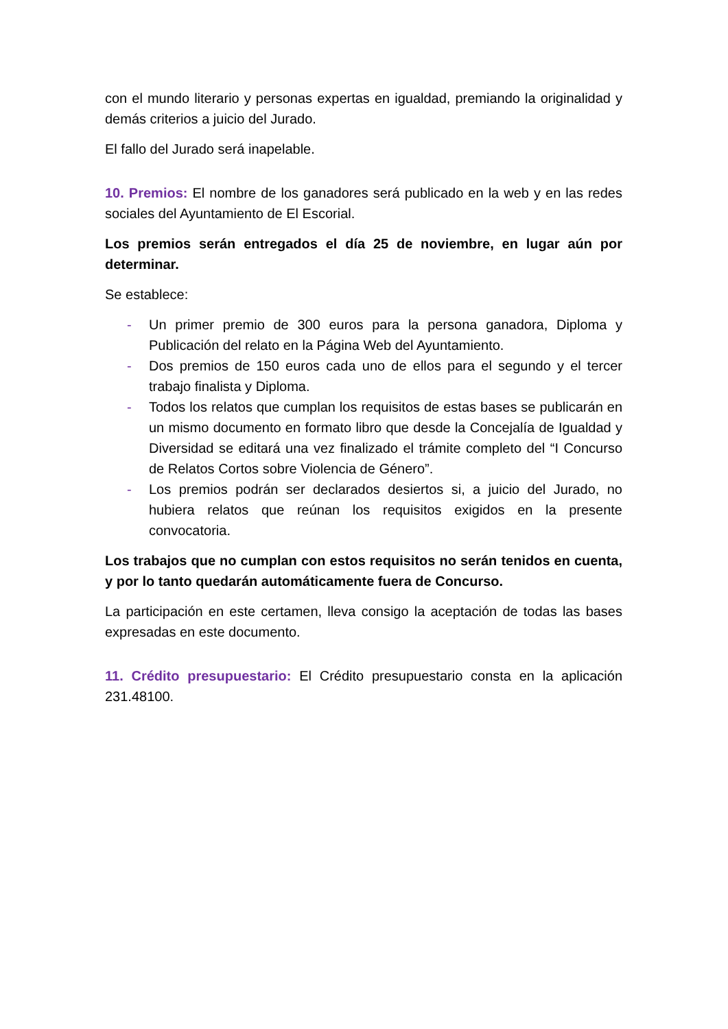con el mundo literario y personas expertas en igualdad, premiando la originalidad y demás criterios a juicio del Jurado.
El fallo del Jurado será inapelable.
10. Premios: El nombre de los ganadores será publicado en la web y en las redes sociales del Ayuntamiento de El Escorial.
Los premios serán entregados el día 25 de noviembre, en lugar aún por determinar.
Se establece:
- Un primer premio de 300 euros para la persona ganadora, Diploma y Publicación del relato en la Página Web del Ayuntamiento.
- Dos premios de 150 euros cada uno de ellos para el segundo y el tercer trabajo finalista y Diploma.
- Todos los relatos que cumplan los requisitos de estas bases se publicarán en un mismo documento en formato libro que desde la Concejalía de Igualdad y Diversidad se editará una vez finalizado el trámite completo del “I Concurso de Relatos Cortos sobre Violencia de Género”.
- Los premios podrán ser declarados desiertos si, a juicio del Jurado, no hubiera relatos que reúnan los requisitos exigidos en la presente convocatoria.
Los trabajos que no cumplan con estos requisitos no serán tenidos en cuenta, y por lo tanto quedarán automáticamente fuera de Concurso.
La participación en este certamen, lleva consigo la aceptación de todas las bases expresadas en este documento.
11. Crédito presupuestario: El Crédito presupuestario consta en la aplicación 231.48100.